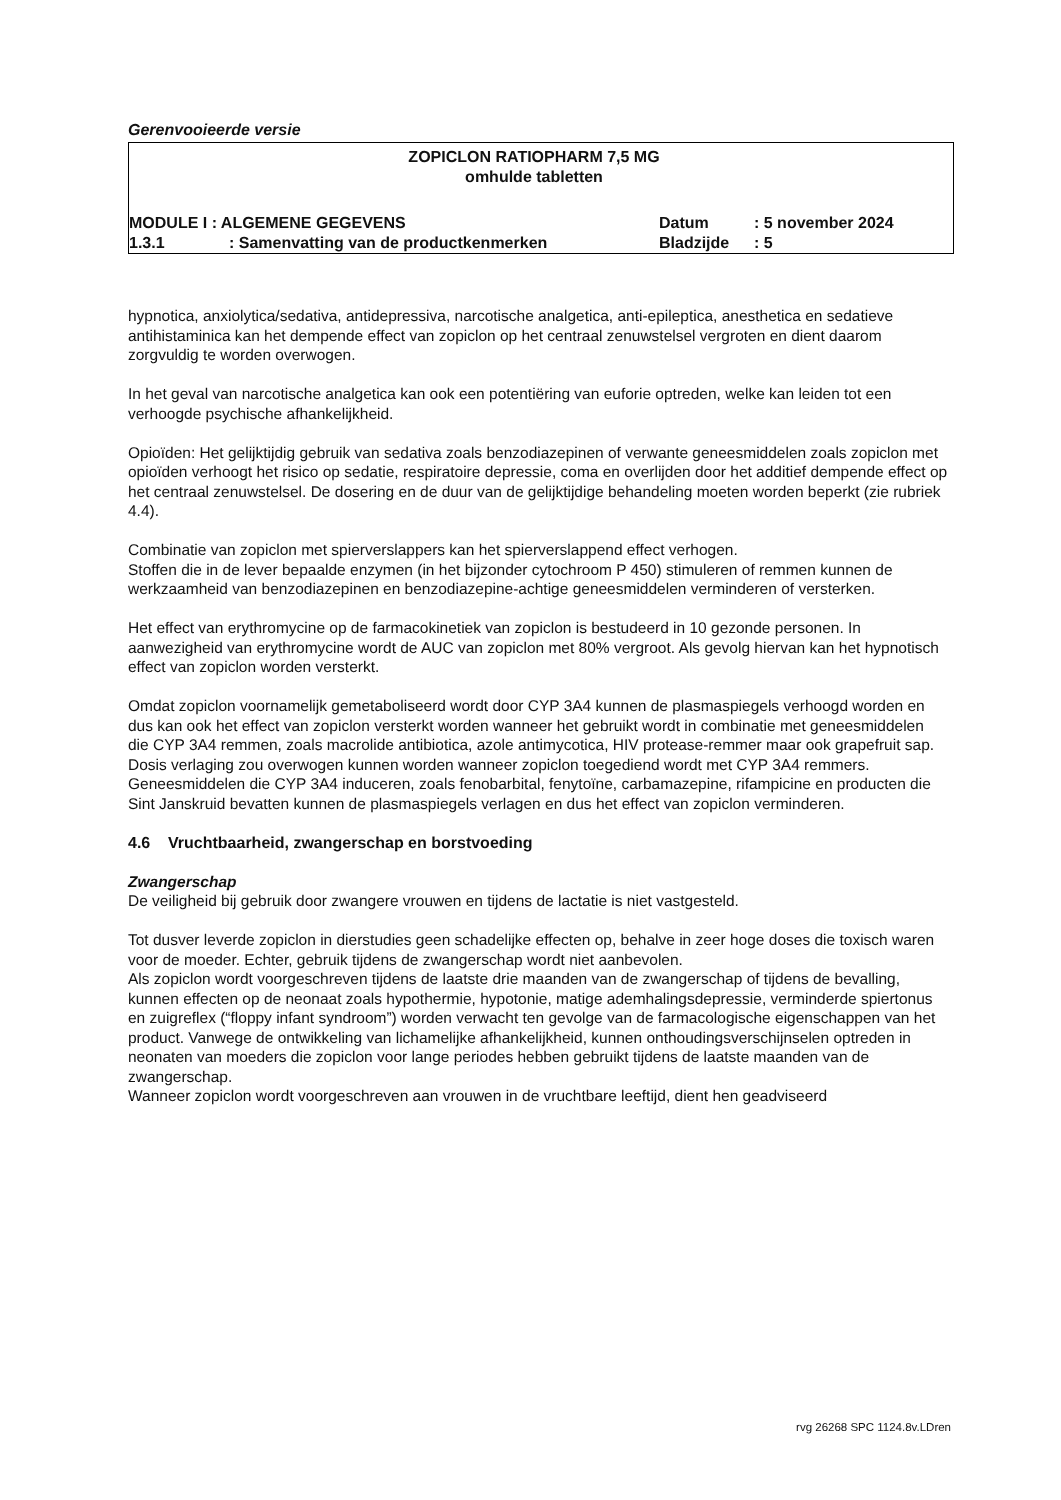Gerenvooieerde versie
ZOPICLON RATIOPHARM 7,5 MG
omhulde tabletten
MODULE I : ALGEMENE GEGEVENS Datum: 5 november 2024
1.3.1: Samenvatting van de productkenmerken Bladzijde: 5
hypnotica, anxiolytica/sedativa, antidepressiva, narcotische analgetica, anti-epileptica, anesthetica en sedatieve antihistaminica kan het dempende effect van zopiclon op het centraal zenuwstelsel vergroten en dient daarom zorgvuldig te worden overwogen.
In het geval van narcotische analgetica kan ook een potentiëring van euforie optreden, welke kan leiden tot een verhoogde psychische afhankelijkheid.
Opioïden: Het gelijktijdig gebruik van sedativa zoals benzodiazepinen of verwante geneesmiddelen zoals zopiclon met opioïden verhoogt het risico op sedatie, respiratoire depressie, coma en overlijden door het additief dempende effect op het centraal zenuwstelsel. De dosering en de duur van de gelijktijdige behandeling moeten worden beperkt (zie rubriek 4.4).
Combinatie van zopiclon met spierverslappers kan het spierverslappend effect verhogen.
Stoffen die in de lever bepaalde enzymen (in het bijzonder cytochroom P 450) stimuleren of remmen kunnen de werkzaamheid van benzodiazepinen en benzodiazepine-achtige geneesmiddelen verminderen of versterken.
Het effect van erythromycine op de farmacokinetiek van zopiclon is bestudeerd in 10 gezonde personen. In aanwezigheid van erythromycine wordt de AUC van zopiclon met 80% vergroot. Als gevolg hiervan kan het hypnotisch effect van zopiclon worden versterkt.
Omdat zopiclon voornamelijk gemetaboliseerd wordt door CYP 3A4 kunnen de plasmaspiegels verhoogd worden en dus kan ook het effect van zopiclon versterkt worden wanneer het gebruikt wordt in combinatie met geneesmiddelen die CYP 3A4 remmen, zoals macrolide antibiotica, azole antimycotica, HIV protease-remmer maar ook grapefruit sap. Dosis verlaging zou overwogen kunnen worden wanneer zopiclon toegediend wordt met CYP 3A4 remmers. Geneesmiddelen die CYP 3A4 induceren, zoals fenobarbital, fenytoïne, carbamazepine, rifampicine en producten die Sint Janskruid bevatten kunnen de plasmaspiegels verlagen en dus het effect van zopiclon verminderen.
4.6 Vruchtbaarheid, zwangerschap en borstvoeding
Zwangerschap
De veiligheid bij gebruik door zwangere vrouwen en tijdens de lactatie is niet vastgesteld.
Tot dusver leverde zopiclon in dierstudies geen schadelijke effecten op, behalve in zeer hoge doses die toxisch waren voor de moeder. Echter, gebruik tijdens de zwangerschap wordt niet aanbevolen.
Als zopiclon wordt voorgeschreven tijdens de laatste drie maanden van de zwangerschap of tijdens de bevalling, kunnen effecten op de neonaat zoals hypothermie, hypotonie, matige ademhalingsdepressie, verminderde spiertonus en zuigreflex (“floppy infant syndroom”) worden verwacht ten gevolge van de farmacologische eigenschappen van het product. Vanwege de ontwikkeling van lichamelijke afhankelijkheid, kunnen onthoudingsverschijnselen optreden in neonaten van moeders die zopiclon voor lange periodes hebben gebruikt tijdens de laatste maanden van de zwangerschap.
Wanneer zopiclon wordt voorgeschreven aan vrouwen in de vruchtbare leeftijd, dient hen geadviseerd
rvg 26268 SPC 1124.8v.LDren